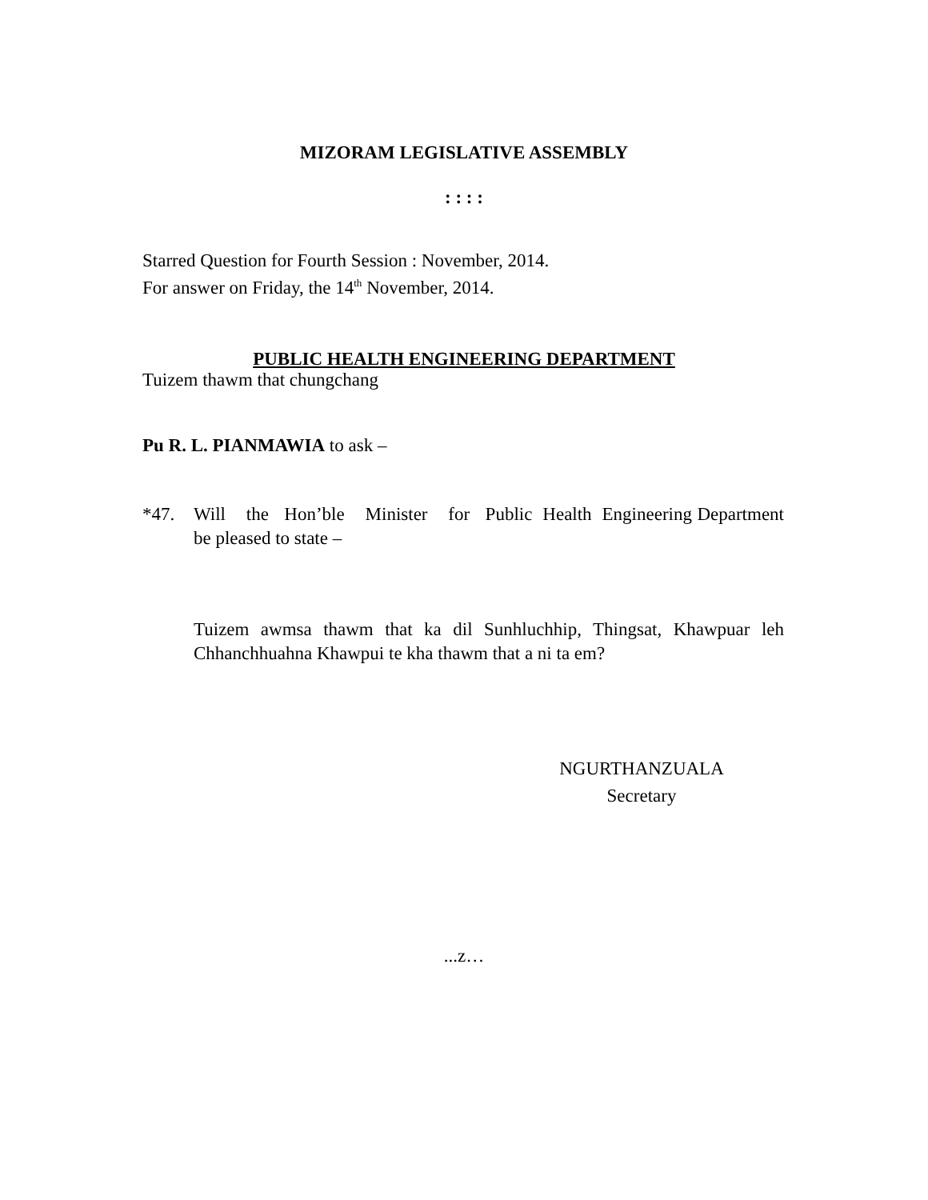MIZORAM LEGISLATIVE ASSEMBLY
: : : :
Starred Question for Fourth Session : November, 2014.
For answer on Friday, the 14<sup>th</sup> November, 2014.
PUBLIC HEALTH ENGINEERING DEPARTMENT
Tuizem thawm that chungchang
Pu R. L. PIANMAWIA to ask –
*47. Will the Hon’ble Minister for Public Health Engineering Department be pleased to state –
Tuizem awmsa thawm that ka dil Sunhluchhip, Thingsat, Khawpuar leh Chhanchhuahna Khawpui te kha thawm that a ni ta em?
NGURTHANZUALA
Secretary
...z…